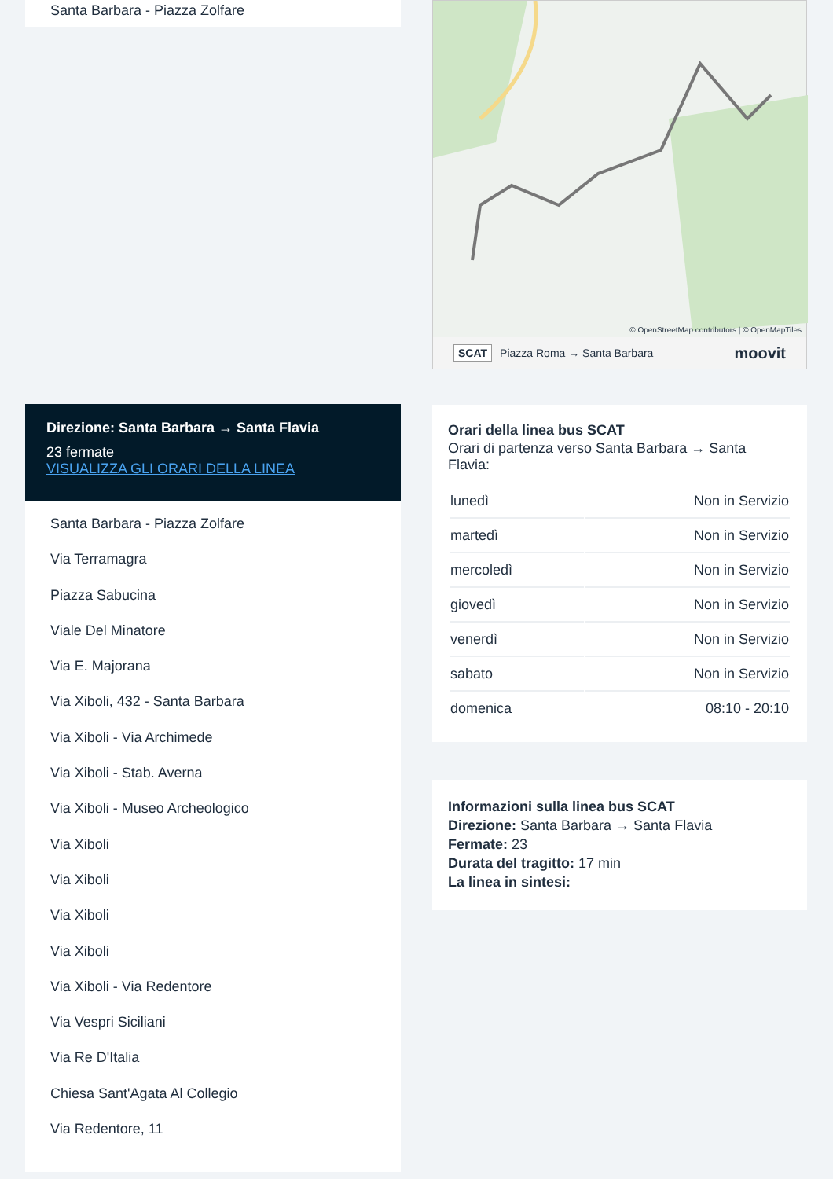Santa Barbara - Piazza Zolfare
Direzione: Santa Barbara → Santa Flavia
23 fermate
VISUALIZZA GLI ORARI DELLA LINEA
Santa Barbara - Piazza Zolfare
Via Terramagra
Piazza Sabucina
Viale Del Minatore
Via E. Majorana
Via Xiboli, 432 - Santa Barbara
Via Xiboli - Via Archimede
Via Xiboli - Stab. Averna
Via Xiboli - Museo Archeologico
Via Xiboli
Via Xiboli
Via Xiboli
Via Xiboli
Via Xiboli - Via Redentore
Via Vespri Siciliani
Via Re D'Italia
Chiesa Sant'Agata Al Collegio
Via Redentore, 11
© OpenStreetMap contributors | © OpenMapTiles
SCAT Piazza Roma → Santa Barbara moovit
Orari della linea bus SCAT
Orari di partenza verso Santa Barbara → Santa Flavia:
| lunedì | Non in Servizio |
| martedì | Non in Servizio |
| mercoledì | Non in Servizio |
| giovedì | Non in Servizio |
| venerdì | Non in Servizio |
| sabato | Non in Servizio |
| domenica | 08:10 - 20:10 |
Informazioni sulla linea bus SCAT
Direzione: Santa Barbara → Santa Flavia
Fermate: 23
Durata del tragitto: 17 min
La linea in sintesi: